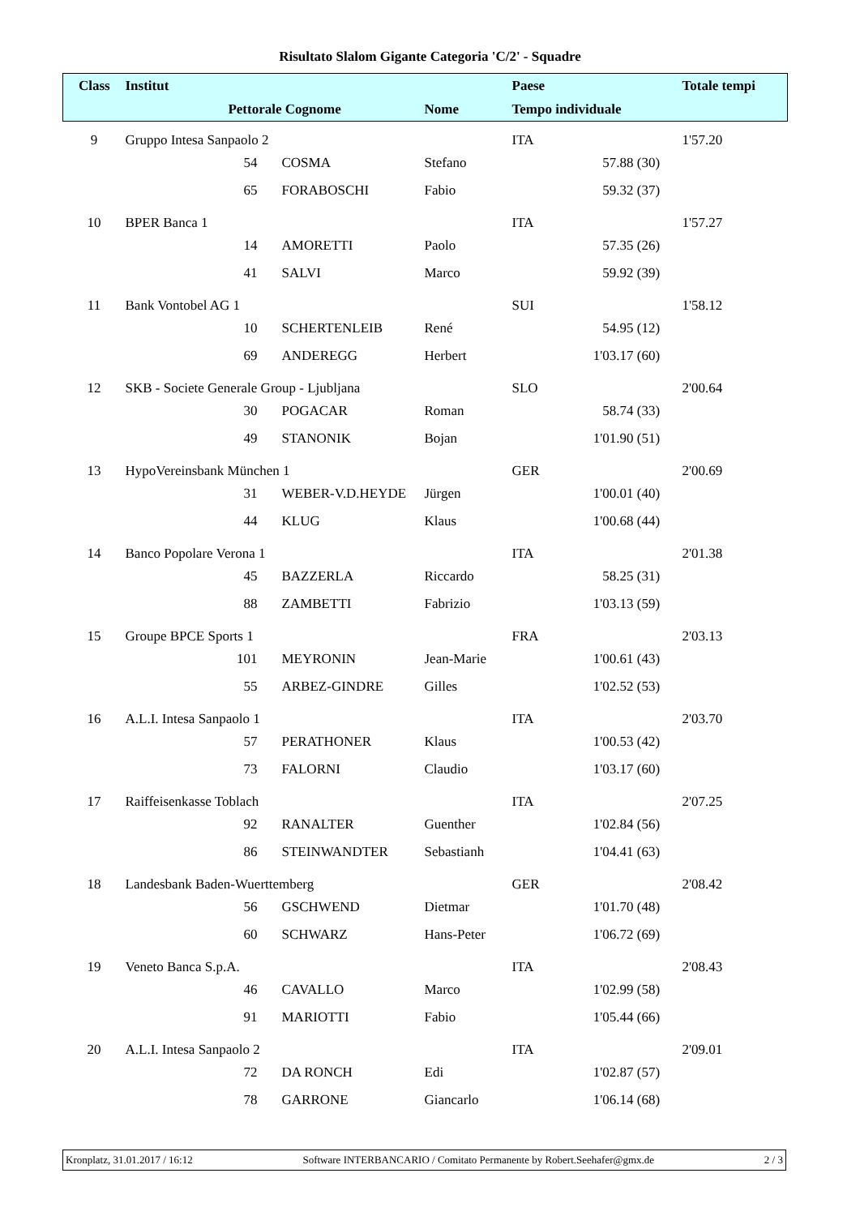Risultato Slalom Gigante Categoria 'C/2' - Squadre
| Class | Institut | | | | Paese | | | Totale tempi |
| --- | --- | --- | --- | --- | --- | --- | --- | --- |
| | Pettorale | | Cognome | Nome | Tempo individuale | | | |
| 9 | Gruppo Intesa Sanpaolo 2 | | | | ITA | | | 1'57.20 |
| | 54 | | COSMA | Stefano | | 57.88 | (30) | |
| | 65 | | FORABOSCHI | Fabio | | 59.32 | (37) | |
| 10 | BPER Banca 1 | | | | ITA | | | 1'57.27 |
| | 14 | | AMORETTI | Paolo | | 57.35 | (26) | |
| | 41 | | SALVI | Marco | | 59.92 | (39) | |
| 11 | Bank Vontobel AG 1 | | | | SUI | | | 1'58.12 |
| | 10 | | SCHERTENLEIB | René | | 54.95 | (12) | |
| | 69 | | ANDEREGG | Herbert | | 1'03.17 | (60) | |
| 12 | SKB - Societe Generale Group - Ljubljana | | | | SLO | | | 2'00.64 |
| | 30 | | POGACAR | Roman | | 58.74 | (33) | |
| | 49 | | STANONIK | Bojan | | 1'01.90 | (51) | |
| 13 | HypoVereinsbank München 1 | | | | GER | | | 2'00.69 |
| | 31 | | WEBER-V.D.HEYDE | Jürgen | | 1'00.01 | (40) | |
| | 44 | | KLUG | Klaus | | 1'00.68 | (44) | |
| 14 | Banco Popolare Verona 1 | | | | ITA | | | 2'01.38 |
| | 45 | | BAZZERLA | Riccardo | | 58.25 | (31) | |
| | 88 | | ZAMBETTI | Fabrizio | | 1'03.13 | (59) | |
| 15 | Groupe BPCE Sports 1 | | | | FRA | | | 2'03.13 |
| | 101 | | MEYRONIN | Jean-Marie | | 1'00.61 | (43) | |
| | 55 | | ARBEZ-GINDRE | Gilles | | 1'02.52 | (53) | |
| 16 | A.L.I. Intesa Sanpaolo 1 | | | | ITA | | | 2'03.70 |
| | 57 | | PERATHONER | Klaus | | 1'00.53 | (42) | |
| | 73 | | FALORNI | Claudio | | 1'03.17 | (60) | |
| 17 | Raiffeisenkasse Toblach | | | | ITA | | | 2'07.25 |
| | 92 | | RANALTER | Guenther | | 1'02.84 | (56) | |
| | 86 | | STEINWANDTER | Sebastianh | | 1'04.41 | (63) | |
| 18 | Landesbank Baden-Wuerttemberg | | | | GER | | | 2'08.42 |
| | 56 | | GSCHWEND | Dietmar | | 1'01.70 | (48) | |
| | 60 | | SCHWARZ | Hans-Peter | | 1'06.72 | (69) | |
| 19 | Veneto Banca S.p.A. | | | | ITA | | | 2'08.43 |
| | 46 | | CAVALLO | Marco | | 1'02.99 | (58) | |
| | 91 | | MARIOTTI | Fabio | | 1'05.44 | (66) | |
| 20 | A.L.I. Intesa Sanpaolo 2 | | | | ITA | | | 2'09.01 |
| | 72 | | DA RONCH | Edi | | 1'02.87 | (57) | |
| | 78 | | GARRONE | Giancarlo | | 1'06.14 | (68) | |
Kronplatz, 31.01.2017 / 16:12 Software INTERBANCARIO / Comitato Permanente by Robert.Seehafer@gmx.de 2 / 3